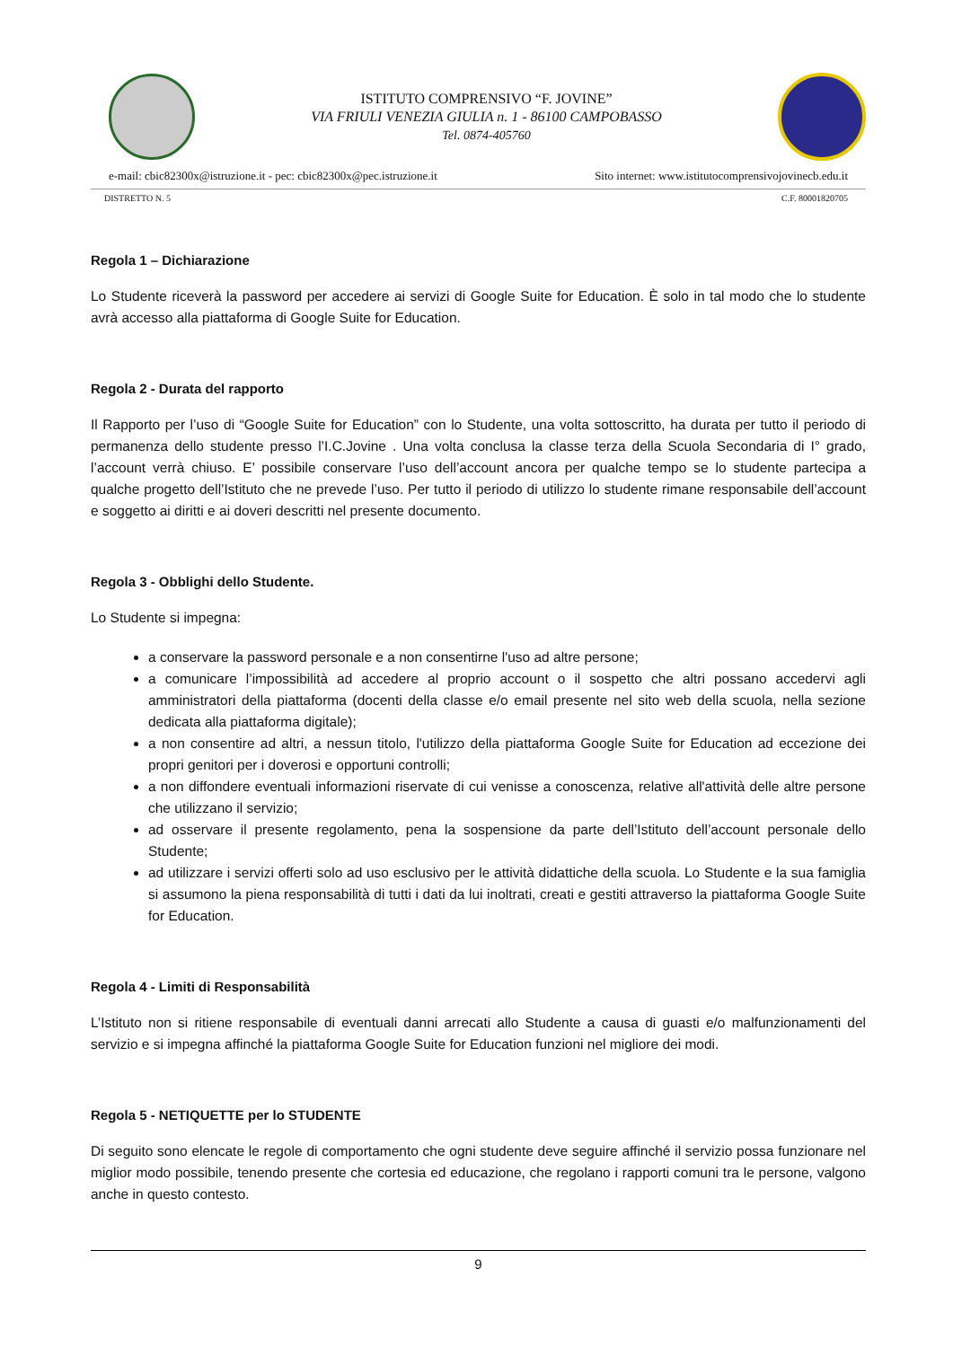ISTITUTO COMPRENSIVO “F. JOVINE”
VIA FRIULI VENEZIA GIULIA n. 1 - 86100 CAMPOBASSO
Tel. 0874-405760
e-mail: cbic82300x@istruzione.it - pec: cbic82300x@pec.istruzione.it Sito internet: www.istitutocomprensivojovinecb.edu.it
DISTRETTO N. 5 C.F. 80001820705
Regola 1 – Dichiarazione
Lo Studente riceverà la password per accedere ai servizi di Google Suite for Education. È solo in tal modo che lo studente avrà accesso alla piattaforma di Google Suite for Education.
Regola 2 - Durata del rapporto
Il Rapporto per l’uso di “Google Suite for Education” con lo Studente, una volta sottoscritto, ha durata per tutto il periodo di permanenza dello studente presso l’I.C.Jovine . Una volta conclusa la classe terza della Scuola Secondaria di I° grado, l’account verrà chiuso. E’ possibile conservare l’uso dell’account ancora per qualche tempo se lo studente partecipa a qualche progetto dell’Istituto che ne prevede l’uso. Per tutto il periodo di utilizzo lo studente rimane responsabile dell’account e soggetto ai diritti e ai doveri descritti nel presente documento.
Regola 3 - Obblighi dello Studente.
Lo Studente si impegna:
a conservare la password personale e a non consentirne l'uso ad altre persone;
a comunicare l’impossibilità ad accedere al proprio account o il sospetto che altri possano accedervi agli amministratori della piattaforma (docenti della classe e/o email presente nel sito web della scuola, nella sezione dedicata alla piattaforma digitale);
a non consentire ad altri, a nessun titolo, l'utilizzo della piattaforma Google Suite for Education ad eccezione dei propri genitori per i doverosi e opportuni controlli;
a non diffondere eventuali informazioni riservate di cui venisse a conoscenza, relative all'attività delle altre persone che utilizzano il servizio;
ad osservare il presente regolamento, pena la sospensione da parte dell’Istituto dell’account personale dello Studente;
ad utilizzare i servizi offerti solo ad uso esclusivo per le attività didattiche della scuola. Lo Studente e la sua famiglia si assumono la piena responsabilità di tutti i dati da lui inoltrati, creati e gestiti attraverso la piattaforma Google Suite for Education.
Regola 4 - Limiti di Responsabilità
L’Istituto non si ritiene responsabile di eventuali danni arrecati allo Studente a causa di guasti e/o malfunzionamenti del servizio e si impegna affinché la piattaforma Google Suite for Education funzioni nel migliore dei modi.
Regola 5 - NETIQUETTE per lo STUDENTE
Di seguito sono elencate le regole di comportamento che ogni studente deve seguire affinché il servizio possa funzionare nel miglior modo possibile, tenendo presente che cortesia ed educazione, che regolano i rapporti comuni tra le persone, valgono anche in questo contesto.
9